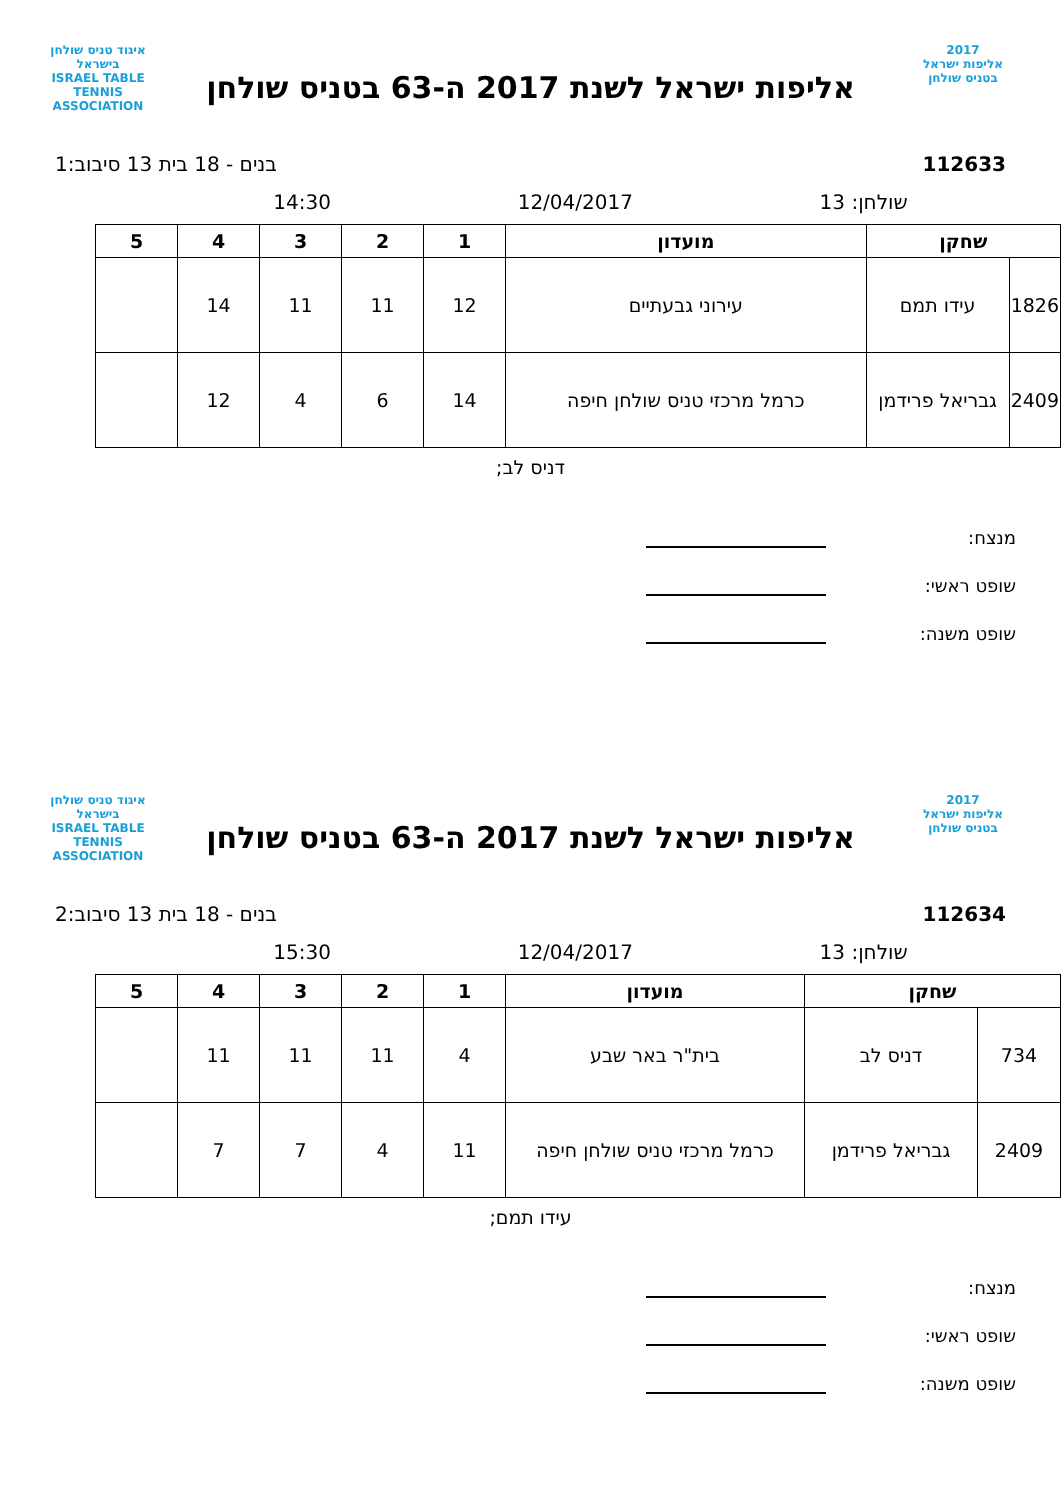2017
אליפות ישראל
בטניס שולחן
אליפות ישראל לשנת 2017 ה-63 בטניס שולחן
איגוד טניס שולחן בישראל
ISRAEL TABLE TENNIS ASSOCIATION
112633 בנים - 18 בית 13 סיבוב:1
שולחן: 13 12/04/2017 14:30
| שחקן | | מועדון | 1 | 2 | 3 | 4 | 5 |
| --- | --- | --- | --- | --- | --- | --- | --- |
| 1826 | עידו תמם | עירוני גבעתיים | 12 | 11 | 11 | 14 | |
| 2409 | גבריאל פרידמן | כרמל מרכזי טניס שולחן חיפה | 14 | 6 | 4 | 12 | |
דניס לב;
מנצח:
שופט ראשי:
שופט משנה:
2017
אליפות ישראל
בטניס שולחן
אליפות ישראל לשנת 2017 ה-63 בטניס שולחן
איגוד טניס שולחן בישראל
ISRAEL TABLE TENNIS ASSOCIATION
112634 בנים - 18 בית 13 סיבוב:2
שולחן: 13 12/04/2017 15:30
| שחקן | | מועדון | 1 | 2 | 3 | 4 | 5 |
| --- | --- | --- | --- | --- | --- | --- | --- |
| 734 | דניס לב | בית"ר באר שבע | 4 | 11 | 11 | 11 | |
| 2409 | גבריאל פרידמן | כרמל מרכזי טניס שולחן חיפה | 11 | 4 | 7 | 7 | |
עידו תמם;
מנצח:
שופט ראשי:
שופט משנה: